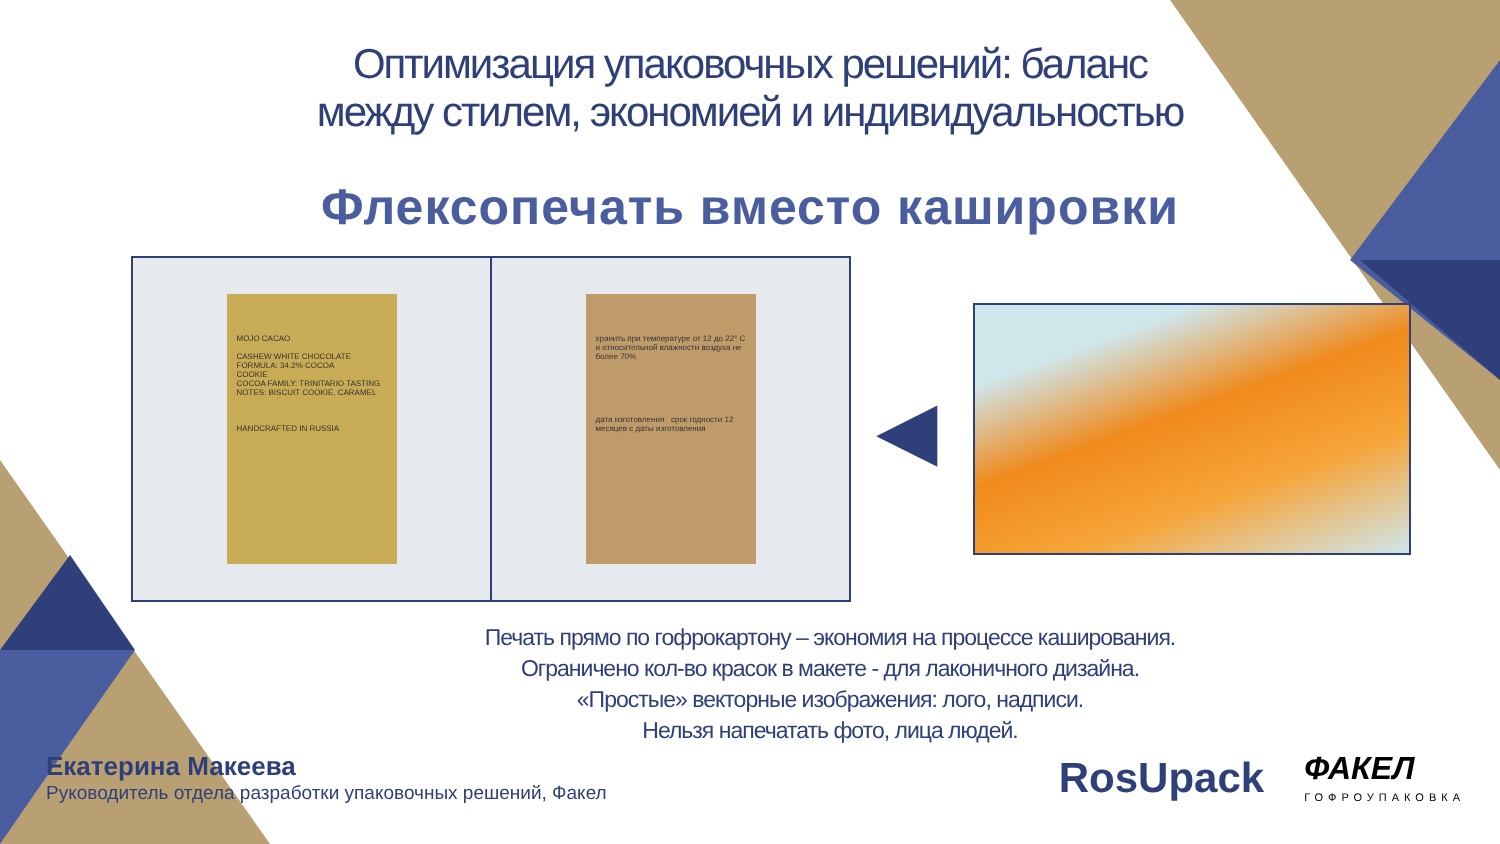Оптимизация упаковочных решений: баланс
между стилем, экономией и индивидуальностью
Флексопечать вместо кашировки
MOJO CACAO
CASHEW WHITE CHOCOLATE FORMULA: 34.2% COCOA
COOKIE
COCOA FAMILY: TRINITARIO TASTING NOTES: BISCUIT COOKIE, CARAMEL
HANDCRAFTED IN RUSSIA
хранить при температуре от 12 до 22° С и относительной влажности воздуха не более 70%
дата изготовления срок годности 12 месяцев с даты изготовления
◀
Печать прямо по гофрокартону – экономия на процессе каширования.
Ограничено кол-во красок в макете - для лаконичного дизайна.
«Простые» векторные изображения: лого, надписи.
Нельзя напечатать фото, лица людей.
Екатерина Макеева
Руководитель отдела разработки упаковочных решений, Факел
RosUpack ФАКЕЛ
ГОФРОУПАКОВКА